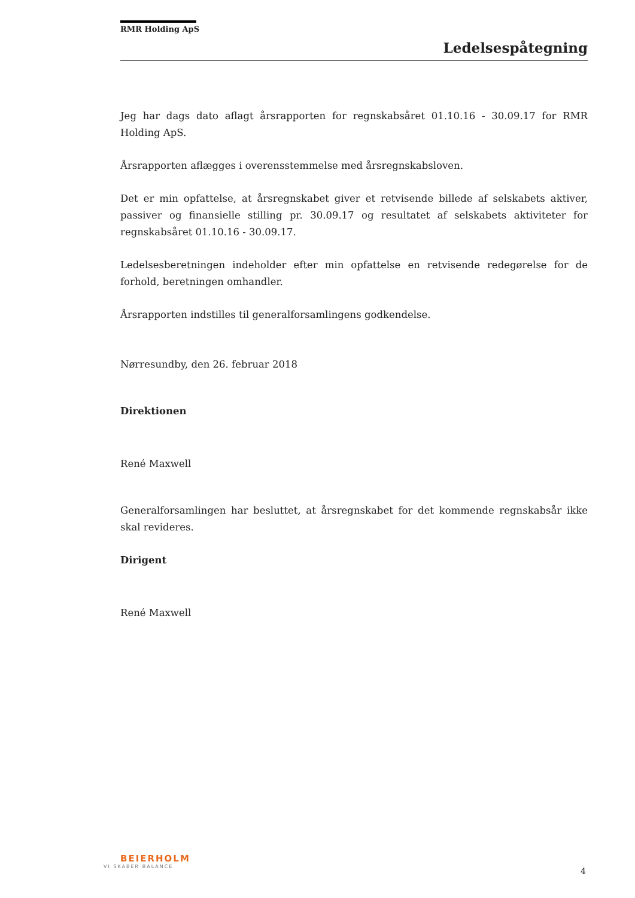RMR Holding ApS
Ledelsespåtegning
Jeg har dags dato aflagt årsrapporten for regnskabsåret 01.10.16 - 30.09.17 for RMR Holding ApS.
Årsrapporten aflægges i overensstemmelse med årsregnskabsloven.
Det er min opfattelse, at årsregnskabet giver et retvisende billede af selskabets aktiver, passiver og finansielle stilling pr. 30.09.17 og resultatet af selskabets aktiviteter for regnskabsåret 01.10.16 - 30.09.17.
Ledelsesberetningen indeholder efter min opfattelse en retvisende redegørelse for de forhold, beretningen omhandler.
Årsrapporten indstilles til generalforsamlingens godkendelse.
Nørresundby, den 26. februar 2018
Direktionen
René Maxwell
Generalforsamlingen har besluttet, at årsregnskabet for det kommende regnskabsår ikke skal revideres.
Dirigent
René Maxwell
BEIERHOLM
VI SKABER BALANCE
4